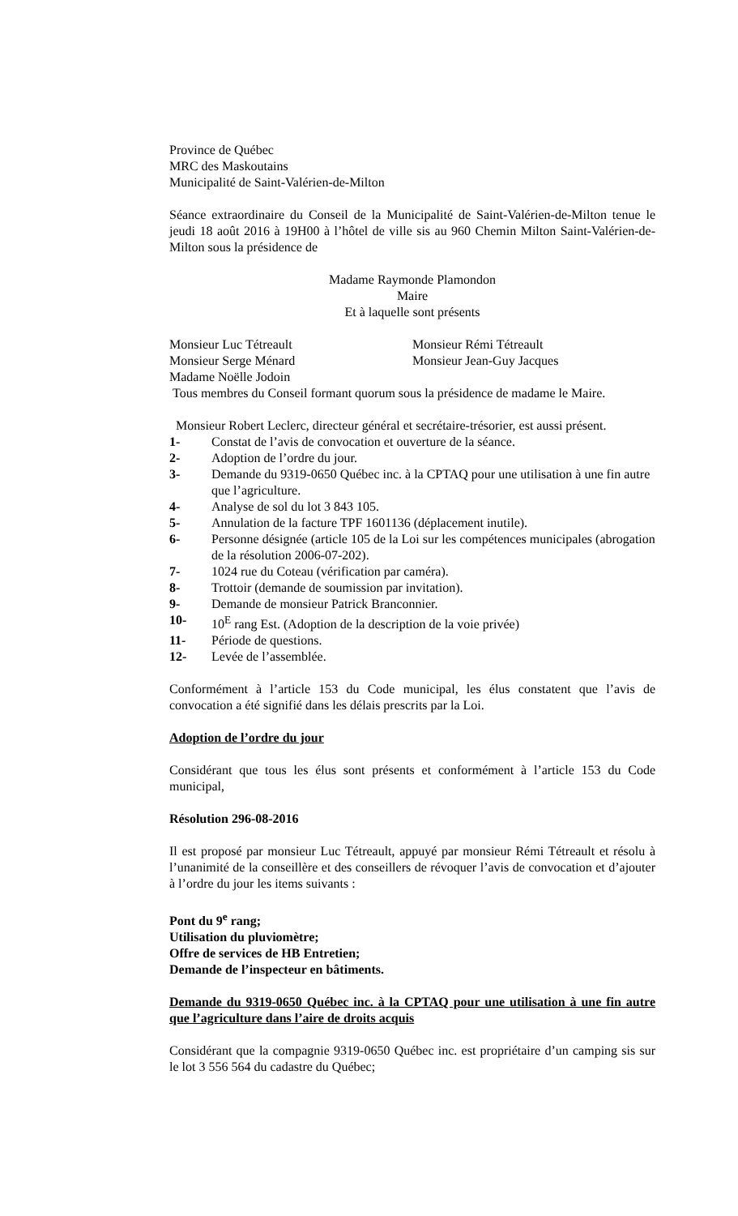Province de Québec
MRC des Maskoutains
Municipalité de Saint-Valérien-de-Milton
Séance extraordinaire du Conseil de la Municipalité de Saint-Valérien-de-Milton tenue le jeudi 18 août 2016 à 19H00 à l’hôtel de ville sis au 960 Chemin Milton Saint-Valérien-de-Milton sous la présidence de
Madame Raymonde Plamondon
Maire
Et à laquelle sont présents
Monsieur Luc Tétreault Monsieur Rémi Tétreault
Monsieur Serge Ménard Monsieur Jean-Guy Jacques
Madame Noëlle Jodoin
Tous membres du Conseil formant quorum sous la présidence de madame le Maire.
Monsieur Robert Leclerc, directeur général et secrétaire-trésorier, est aussi présent.
1- Constat de l’avis de convocation et ouverture de la séance.
2- Adoption de l’ordre du jour.
3- Demande du 9319-0650 Québec inc. à la CPTAQ pour une utilisation à une fin autre que l’agriculture.
4- Analyse de sol du lot 3 843 105.
5- Annulation de la facture TPF 1601136 (déplacement inutile).
6- Personne désignée (article 105 de la Loi sur les compétences municipales (abrogation de la résolution 2006-07-202).
7- 1024 rue du Coteau (vérification par caméra).
8- Trottoir (demande de soumission par invitation).
9- Demande de monsieur Patrick Branconnier.
10- 10<sup>E</sup> rang Est. (Adoption de la description de la voie privée)
11- Période de questions.
12- Levée de l’assemblée.
Conformément à l’article 153 du Code municipal, les élus constatent que l’avis de convocation a été signifié dans les délais prescrits par la Loi.
Adoption de l’ordre du jour
Considérant que tous les élus sont présents et conformément à l’article 153 du Code municipal,
Résolution 296-08-2016
Il est proposé par monsieur Luc Tétreault, appuyé par monsieur Rémi Tétreault et résolu à l’unanimité de la conseillère et des conseillers de révoquer l’avis de convocation et d’ajouter à l’ordre du jour les items suivants :
Pont du 9<sup>e</sup> rang;
Utilisation du pluviomètre;
Offre de services de HB Entretien;
Demande de l’inspecteur en bâtiments.
Demande du 9319-0650 Québec inc. à la CPTAQ pour une utilisation à une fin autre que l’agriculture dans l’aire de droits acquis
Considérant que la compagnie 9319-0650 Québec inc. est propriétaire d’un camping sis sur le lot 3 556 564 du cadastre du Québec;